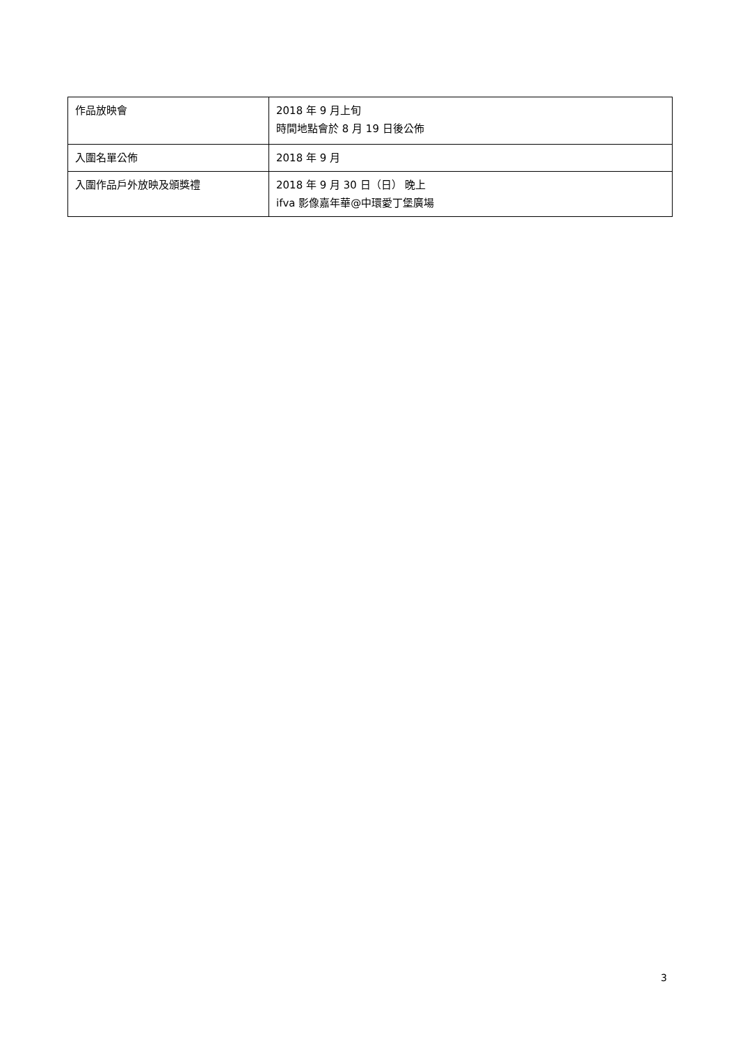| 作品放映會 | 2018 年 9 月上旬 時間地點會於 8 月 19 日後公佈 |
| 入圍名單公佈 | 2018 年 9 月 |
| 入圍作品戶外放映及頒獎禮 | 2018 年 9 月 30 日（日） 晚上 ifva 影像嘉年華@中環愛丁堡廣場 |
3